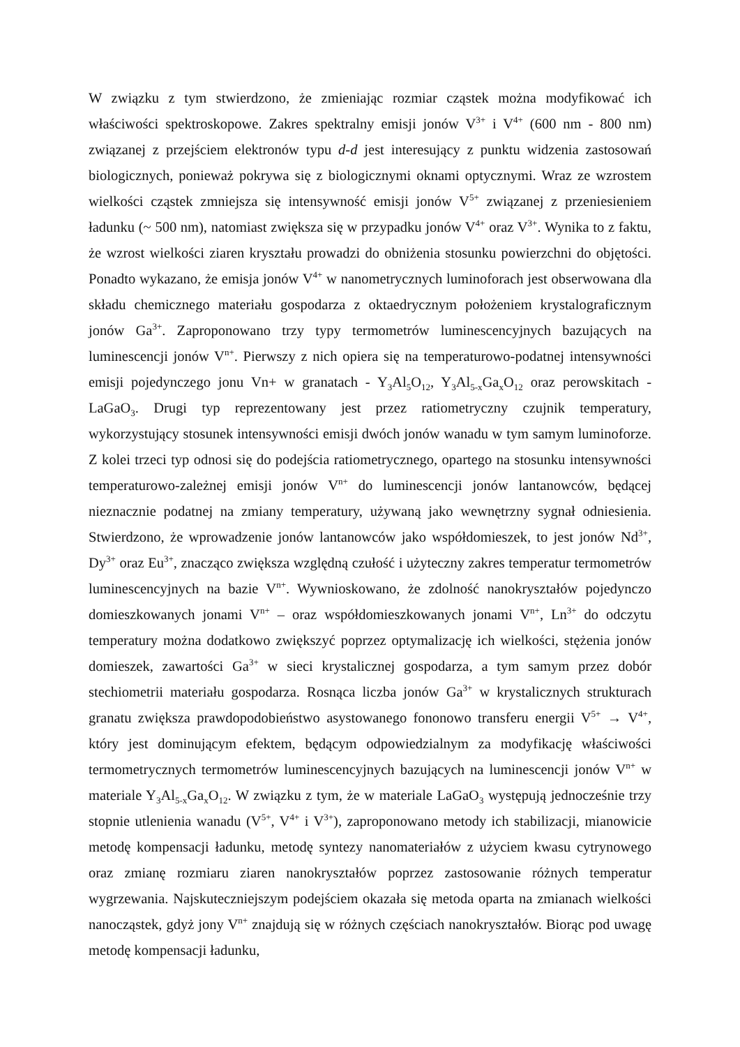W związku z tym stwierdzono, że zmieniając rozmiar cząstek można modyfikować ich właściwości spektroskopowe. Zakres spektralny emisji jonów V<sup>3+</sup> i V<sup>4+</sup> (600 nm - 800 nm) związanej z przejściem elektronów typu d-d jest interesujący z punktu widzenia zastosowań biologicznych, ponieważ pokrywa się z biologicznymi oknami optycznymi. Wraz ze wzrostem wielkości cząstek zmniejsza się intensywność emisji jonów V<sup>5+</sup> związanej z przeniesieniem ładunku (~ 500 nm), natomiast zwiększa się w przypadku jonów V<sup>4+</sup> oraz V<sup>3+</sup>. Wynika to z faktu, że wzrost wielkości ziaren kryształu prowadzi do obniżenia stosunku powierzchni do objętości. Ponadto wykazano, że emisja jonów V<sup>4+</sup> w nanometrycznych luminoforach jest obserwowana dla składu chemicznego materiału gospodarza z oktaedrycznym położeniem krystalograficznym jonów Ga<sup>3+</sup>. Zaproponowano trzy typy termometrów luminescencyjnych bazujących na luminescencji jonów V<sup>n+</sup>. Pierwszy z nich opiera się na temperaturowo-podatnej intensywności emisji pojedynczego jonu Vn+ w granatach - Y<sub>3</sub>Al<sub>5</sub>O<sub>12</sub>, Y<sub>3</sub>Al<sub>5-x</sub>Ga<sub>x</sub>O<sub>12</sub> oraz perowskitach - LaGaO<sub>3</sub>. Drugi typ reprezentowany jest przez ratiometryczny czujnik temperatury, wykorzystujący stosunek intensywności emisji dwóch jonów wanadu w tym samym luminoforze. Z kolei trzeci typ odnosi się do podejścia ratiometrycznego, opartego na stosunku intensywności temperaturowo-zależnej emisji jonów V<sup>n+</sup> do luminescencji jonów lantanowców, będącej nieznacznie podatnej na zmiany temperatury, używaną jako wewnętrzny sygnał odniesienia. Stwierdzono, że wprowadzenie jonów lantanowców jako współdomieszek, to jest jonów Nd<sup>3+</sup>, Dy<sup>3+</sup> oraz Eu<sup>3+</sup>, znacząco zwiększa względną czułość i użyteczny zakres temperatur termometrów luminescencyjnych na bazie V<sup>n+</sup>. Wywnioskowano, że zdolność nanokryształów pojedynczo domieszkowanych jonami V<sup>n+</sup> – oraz współdomieszkowanych jonami V<sup>n+</sup>, Ln<sup>3+</sup> do odczytu temperatury można dodatkowo zwiększyć poprzez optymalizację ich wielkości, stężenia jonów domieszek, zawartości Ga<sup>3+</sup> w sieci krystalicznej gospodarza, a tym samym przez dobór stechiometrii materiału gospodarza. Rosnąca liczba jonów Ga<sup>3+</sup> w krystalicznych strukturach granatu zwiększa prawdopodobieństwo asystowanego fononowo transferu energii V<sup>5+</sup> → V<sup>4+</sup>, który jest dominującym efektem, będącym odpowiedzialnym za modyfikację właściwości termometrycznych termometrów luminescencyjnych bazujących na luminescencji jonów V<sup>n+</sup> w materiale Y<sub>3</sub>Al<sub>5-x</sub>Ga<sub>x</sub>O<sub>12</sub>. W związku z tym, że w materiale LaGaO<sub>3</sub> występują jednocześnie trzy stopnie utlenienia wanadu (V<sup>5+</sup>, V<sup>4+</sup> i V<sup>3+</sup>), zaproponowano metody ich stabilizacji, mianowicie metodę kompensacji ładunku, metodę syntezy nanomateriałów z użyciem kwasu cytrynowego oraz zmianę rozmiaru ziaren nanokryształów poprzez zastosowanie różnych temperatur wygrzewania. Najskuteczniejszym podejściem okazała się metoda oparta na zmianach wielkości nanocząstek, gdyż jony V<sup>n+</sup> znajdują się w różnych częściach nanokryształów. Biorąc pod uwagę metodę kompensacji ładunku,